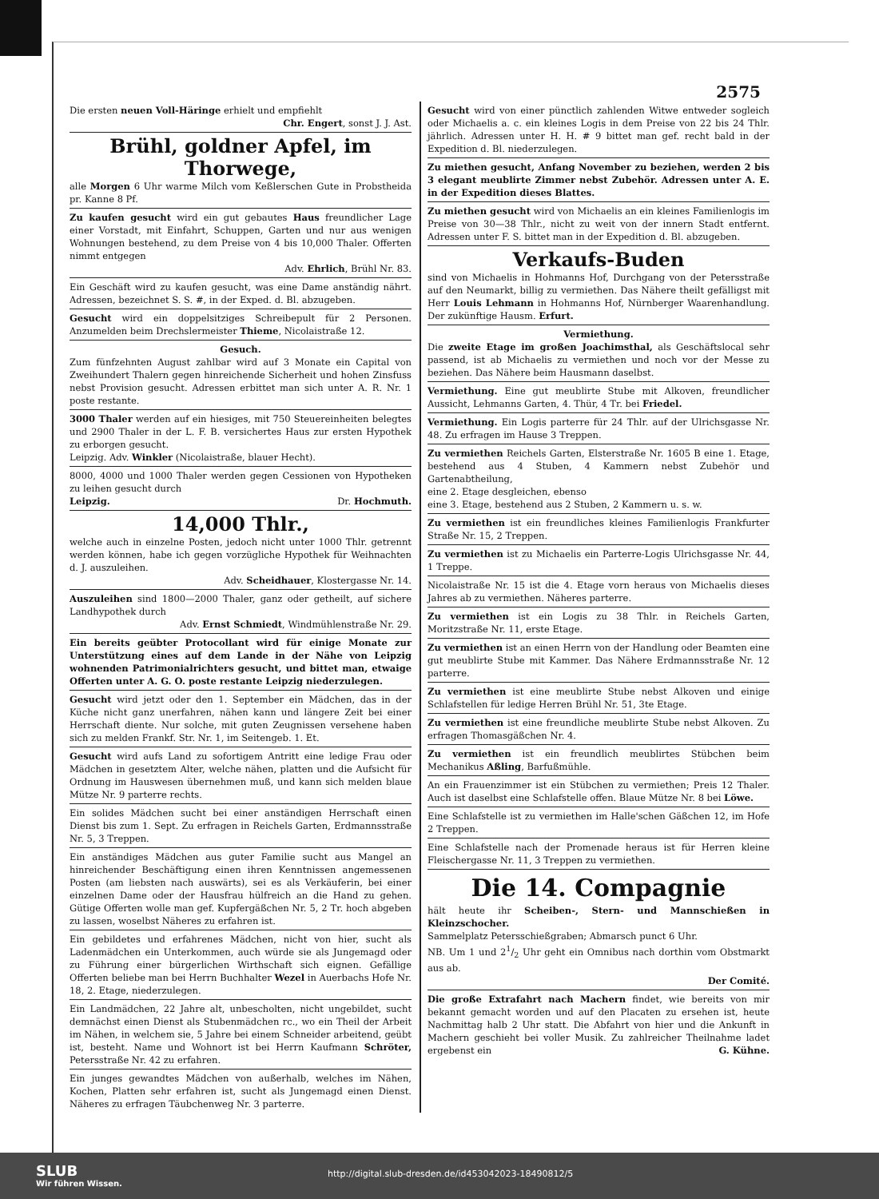2575
Die ersten neuen Voll-Häringe erhielt und empfiehlt
Chr. Engert, sonst J. J. Ast.
Brühl, goldner Apfel, im Thorwege,
alle Morgen 6 Uhr warme Milch vom Keßlerschen Gute in Probstheida pr. Kanne 8 Pf.
Zu kaufen gesucht wird ein gut gebautes Haus freundlicher Lage einer Vorstadt, mit Einfahrt, Schuppen, Garten und nur aus wenigen Wohnungen bestehend, zu dem Preise von 4 bis 10,000 Thaler. Offerten nimmt entgegen
Adv. Ehrlich, Brühl Nr. 83.
Ein Geschäft wird zu kaufen gesucht, was eine Dame anständig nährt. Adressen, bezeichnet S. S. #, in der Exped. d. Bl. abzugeben.
Gesucht wird ein doppelsitziges Schreibepult für 2 Personen. Anzumelden beim Drechslermeister Thieme, Nicolaistraße 12.
Gesuch.
Zum fünfzehnten August zahlbar wird auf 3 Monate ein Capital von Zweihundert Thalern gegen hinreichende Sicherheit und hohen Zinsfuss nebst Provision gesucht. Adressen erbittet man sich unter A. R. Nr. 1 poste restante.
3000 Thaler werden auf ein hiesiges, mit 750 Steuereinheiten belegtes und 2900 Thaler in der L. F. B. versichertes Haus zur ersten Hypothek zu erborgen gesucht.
Leipzig. Adv. Winkler (Nicolaistraße, blauer Hecht).
8000, 4000 und 1000 Thaler werden gegen Cessionen von Hypotheken zu leihen gesucht durch
Leipzig. Dr. Hochmuth.
14,000 Thlr.,
welche auch in einzelne Posten, jedoch nicht unter 1000 Thlr. getrennt werden können, habe ich gegen vorzügliche Hypothek für Weihnachten d. J. auszuleihen.
Adv. Scheidhauer, Klostergasse Nr. 14.
Auszuleihen sind 1800—2000 Thaler, ganz oder getheilt, auf sichere Landhypothek durch
Adv. Ernst Schmiedt, Windmühlenstraße Nr. 29.
Ein bereits geübter Protocollant wird für einige Monate zur Unterstützung eines auf dem Lande in der Nähe von Leipzig wohnenden Patrimonialrichters gesucht, und bittet man, etwaige Offerten unter A. G. O. poste restante Leipzig niederzulegen.
Gesucht wird jetzt oder den 1. September ein Mädchen, das in der Küche nicht ganz unerfahren, nähen kann und längere Zeit bei einer Herrschaft diente. Nur solche, mit guten Zeugnissen versehene haben sich zu melden Frankf. Str. Nr. 1, im Seitengeb. 1. Et.
Gesucht wird aufs Land zu sofortigem Antritt eine ledige Frau oder Mädchen in gesetztem Alter, welche nähen, platten und die Aufsicht für Ordnung im Hauswesen übernehmen muß, und kann sich melden blaue Mütze Nr. 9 parterre rechts.
Ein solides Mädchen sucht bei einer anständigen Herrschaft einen Dienst bis zum 1. Sept. Zu erfragen in Reichels Garten, Erdmannsstraße Nr. 5, 3 Treppen.
Ein anständiges Mädchen aus guter Familie sucht aus Mangel an hinreichender Beschäftigung einen ihren Kenntnissen angemessenen Posten (am liebsten nach auswärts), sei es als Verkäuferin, bei einer einzelnen Dame oder der Hausfrau hülfreich an die Hand zu gehen. Gütige Offerten wolle man gef. Kupfergäßchen Nr. 5, 2 Tr. hoch abgeben zu lassen, woselbst Näheres zu erfahren ist.
Ein gebildetes und erfahrenes Mädchen, nicht von hier, sucht als Ladenmädchen ein Unterkommen, auch würde sie als Jungemagd oder zu Führung einer bürgerlichen Wirthschaft sich eignen. Gefällige Offerten beliebe man bei Herrn Buchhalter Wezel in Auerbachs Hofe Nr. 18, 2. Etage, niederzulegen.
Ein Landmädchen, 22 Jahre alt, unbescholten, nicht ungebildet, sucht demnächst einen Dienst als Stubenmädchen rc., wo ein Theil der Arbeit im Nähen, in welchem sie, 5 Jahre bei einem Schneider arbeitend, geübt ist, besteht. Name und Wohnort ist bei Herrn Kaufmann Schröter, Petersstraße Nr. 42 zu erfahren.
Ein junges gewandtes Mädchen von außerhalb, welches im Nähen, Kochen, Platten sehr erfahren ist, sucht als Jungemagd einen Dienst. Näheres zu erfragen Täubchenweg Nr. 3 parterre.
Gesucht wird von einer pünctlich zahlenden Witwe entweder sogleich oder Michaelis a. c. ein kleines Logis in dem Preise von 22 bis 24 Thlr. jährlich. Adressen unter H. H. # 9 bittet man gef. recht bald in der Expedition d. Bl. niederzulegen.
Zu miethen gesucht, Anfang November zu beziehen, werden 2 bis 3 elegant meublirte Zimmer nebst Zubehör. Adressen unter A. E. in der Expedition dieses Blattes.
Zu miethen gesucht wird von Michaelis an ein kleines Familienlogis im Preise von 30—38 Thlr., nicht zu weit von der innern Stadt entfernt. Adressen unter F. S. bittet man in der Expedition d. Bl. abzugeben.
Verkaufs-Buden
sind von Michaelis in Hohmanns Hof, Durchgang von der Petersstraße auf den Neumarkt, billig zu vermiethen. Das Nähere theilt gefälligst mit Herr Louis Lehmann in Hohmanns Hof, Nürnberger Waarenhandlung. Der zukünftige Hausm. Erfurt.
Vermiethung.
Die zweite Etage im großen Joachimsthal, als Geschäftslocal sehr passend, ist ab Michaelis zu vermiethen und noch vor der Messe zu beziehen. Das Nähere beim Hausmann daselbst.
Vermiethung. Eine gut meublirte Stube mit Alkoven, freundlicher Aussicht, Lehmanns Garten, 4. Thür, 4 Tr. bei Friedel.
Vermiethung. Ein Logis parterre für 24 Thlr. auf der Ulrichsgasse Nr. 48. Zu erfragen im Hause 3 Treppen.
Zu vermiethen Reichels Garten, Elsterstraße Nr. 1605 B eine 1. Etage, bestehend aus 4 Stuben, 4 Kammern nebst Zubehör und Gartenabtheilung,
eine 2. Etage desgleichen, ebenso
eine 3. Etage, bestehend aus 2 Stuben, 2 Kammern u. s. w.
Zu vermiethen ist ein freundliches kleines Familienlogis Frankfurter Straße Nr. 15, 2 Treppen.
Zu vermiethen ist zu Michaelis ein Parterre-Logis Ulrichsgasse Nr. 44, 1 Treppe.
Nicolaistraße Nr. 15 ist die 4. Etage vorn heraus von Michaelis dieses Jahres ab zu vermiethen. Näheres parterre.
Zu vermiethen ist ein Logis zu 38 Thlr. in Reichels Garten, Moritzstraße Nr. 11, erste Etage.
Zu vermiethen ist an einen Herrn von der Handlung oder Beamten eine gut meublirte Stube mit Kammer. Das Nähere Erdmannsstraße Nr. 12 parterre.
Zu vermiethen ist eine meublirte Stube nebst Alkoven und einige Schlafstellen für ledige Herren Brühl Nr. 51, 3te Etage.
Zu vermiethen ist eine freundliche meublirte Stube nebst Alkoven. Zu erfragen Thomasgäßchen Nr. 4.
Zu vermiethen ist ein freundlich meublirtes Stübchen beim Mechanikus Aßling, Barfußmühle.
An ein Frauenzimmer ist ein Stübchen zu vermiethen; Preis 12 Thaler. Auch ist daselbst eine Schlafstelle offen. Blaue Mütze Nr. 8 bei Löwe.
Eine Schlafstelle ist zu vermiethen im Halle'schen Gäßchen 12, im Hofe 2 Treppen.
Eine Schlafstelle nach der Promenade heraus ist für Herren kleine Fleischergasse Nr. 11, 3 Treppen zu vermiethen.
Die 14. Compagnie
hält heute ihr Scheiben-, Stern- und Mannschießen in Kleinzschocher.
Sammelplatz Petersschießgraben; Abmarsch punct 6 Uhr.
NB. Um 1 und 21/2 Uhr geht ein Omnibus nach dorthin vom Obstmarkt aus ab.
Der Comité.
Die große Extrafahrt nach Machern findet, wie bereits von mir bekannt gemacht worden und auf den Placaten zu ersehen ist, heute Nachmittag halb 2 Uhr statt. Die Abfahrt von hier und die Ankunft in Machern geschieht bei voller Musik. Zu zahlreicher Theilnahme ladet ergebenst ein G. Kühne.
SLUB
Wir führen Wissen.
http://digital.slub-dresden.de/id453042023-18490812/5